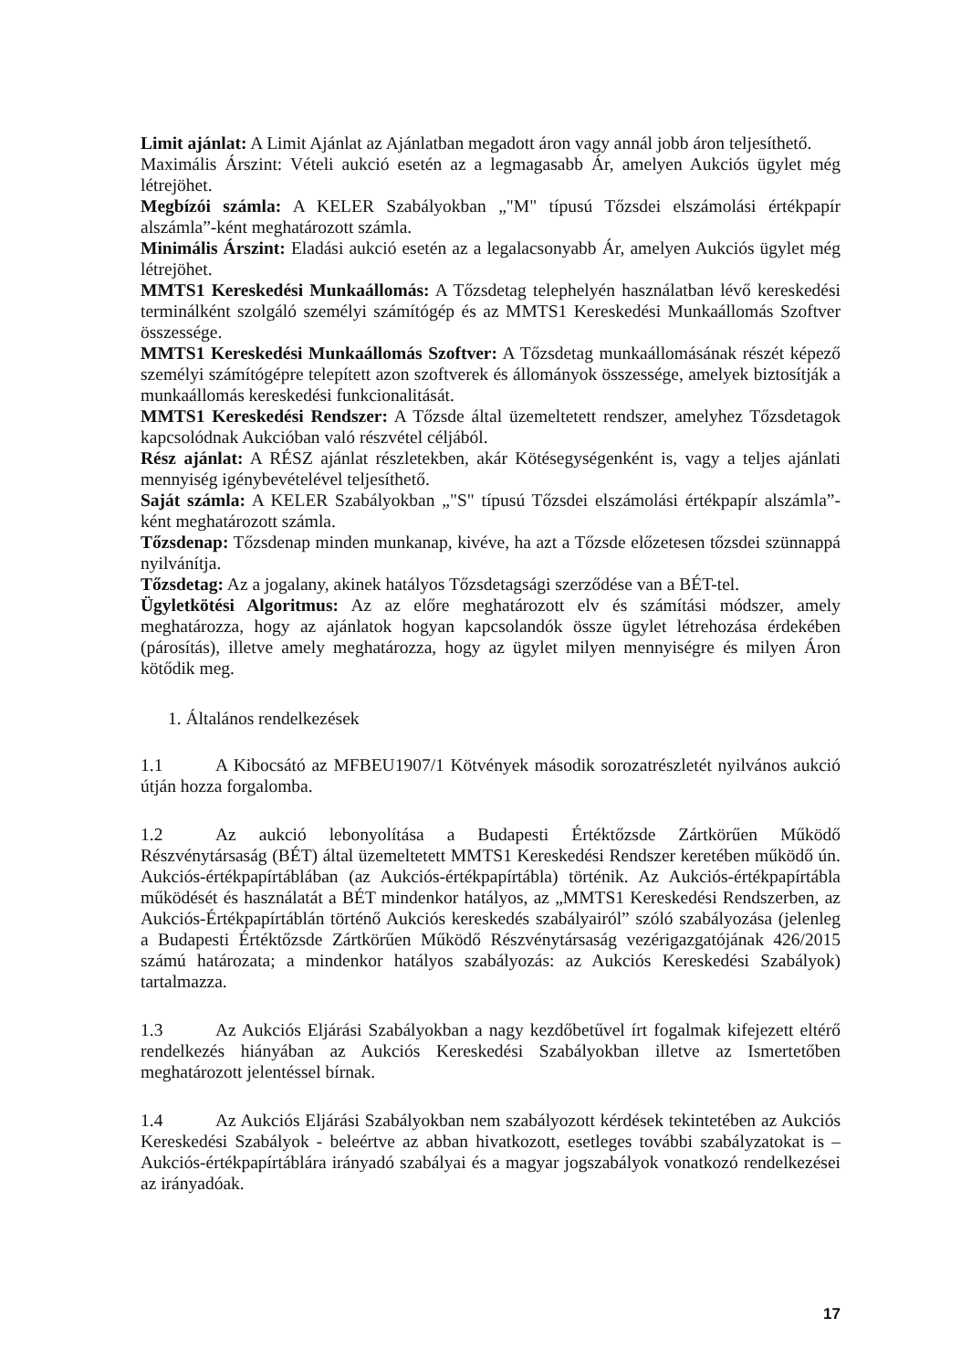Limit ajánlat: A Limit Ajánlat az Ajánlatban megadott áron vagy annál jobb áron teljesíthető.
Maximális Árszint: Vételi aukció esetén az a legmagasabb Ár, amelyen Aukciós ügylet még létrejöhet.
Megbízói számla: A KELER Szabályokban „"M" típusú Tőzsdei elszámolási értékpapír alszámla”-ként meghatározott számla.
Minimális Árszint: Eladási aukció esetén az a legalacsonyabb Ár, amelyen Aukciós ügylet még létrejöhet.
MMTS1 Kereskedési Munkaállomás: A Tőzsdetag telephelyén használatban lévő kereskedési terminálként szolgáló személyi számítógép és az MMTS1 Kereskedési Munkaállomás Szoftver összessége.
MMTS1 Kereskedési Munkaállomás Szoftver: A Tőzsdetag munkaállomásának részét képező személyi számítógépre telepített azon szoftverek és állományok összessége, amelyek biztosítják a munkaállomás kereskedési funkcionalitását.
MMTS1 Kereskedési Rendszer: A Tőzsde által üzemeltetett rendszer, amelyhez Tőzsdetagok kapcsolódnak Aukcióban való részvétel céljából.
Rész ajánlat: A RÉSZ ajánlat részletekben, akár Kötésegységenként is, vagy a teljes ajánlati mennyiség igénybevételével teljesíthető.
Saját számla: A KELER Szabályokban „"S" típusú Tőzsdei elszámolási értékpapír alszámla”-ként meghatározott számla.
Tőzsdenap: Tőzsdenap minden munkanap, kivéve, ha azt a Tőzsde előzetesen tőzsdei szünnappá nyilvánítja.
Tőzsdetag: Az a jogalany, akinek hatályos Tőzsdetagsági szerződése van a BÉT-tel.
Ügyletkötési Algoritmus: Az az előre meghatározott elv és számítási módszer, amely meghatározza, hogy az ajánlatok hogyan kapcsolandók össze ügylet létrehozása érdekében (párosítás), illetve amely meghatározza, hogy az ügylet milyen mennyiségre és milyen Áron kötődik meg.
1. Általános rendelkezések
1.1 A Kibocsátó az MFBEU1907/1 Kötvények második sorozatrészletét nyilvános aukció útján hozza forgalomba.
1.2 Az aukció lebonyolítása a Budapesti Értéktőzsde Zártkörűen Működő Részvénytársaság (BÉT) által üzemeltetett MMTS1 Kereskedési Rendszer keretében működő ún. Aukciós-értékpapírtáblában (az Aukciós-értékpapírtábla) történik. Az Aukciós-értékpapírtábla működését és használatát a BÉT mindenkor hatályos, az „MMTS1 Kereskedési Rendszerben, az Aukciós-Értékpapírtáblán történő Aukciós kereskedés szabályairól” szóló szabályozása (jelenleg a Budapesti Értéktőzsde Zártkörűen Működő Részvénytársaság vezérigazgatójának 426/2015 számú határozata; a mindenkor hatályos szabályozás: az Aukciós Kereskedési Szabályok) tartalmazza.
1.3 Az Aukciós Eljárási Szabályokban a nagy kezdőbetűvel írt fogalmak kifejezett eltérő rendelkezés hiányában az Aukciós Kereskedési Szabályokban illetve az Ismertetőben meghatározott jelentéssel bírnak.
1.4 Az Aukciós Eljárási Szabályokban nem szabályozott kérdések tekintetében az Aukciós Kereskedési Szabályok - beleértve az abban hivatkozott, esetleges további szabályzatokat is – Aukciós-értékpapírtáblára irányadó szabályai és a magyar jogszabályok vonatkozó rendelkezései az irányadóak.
17